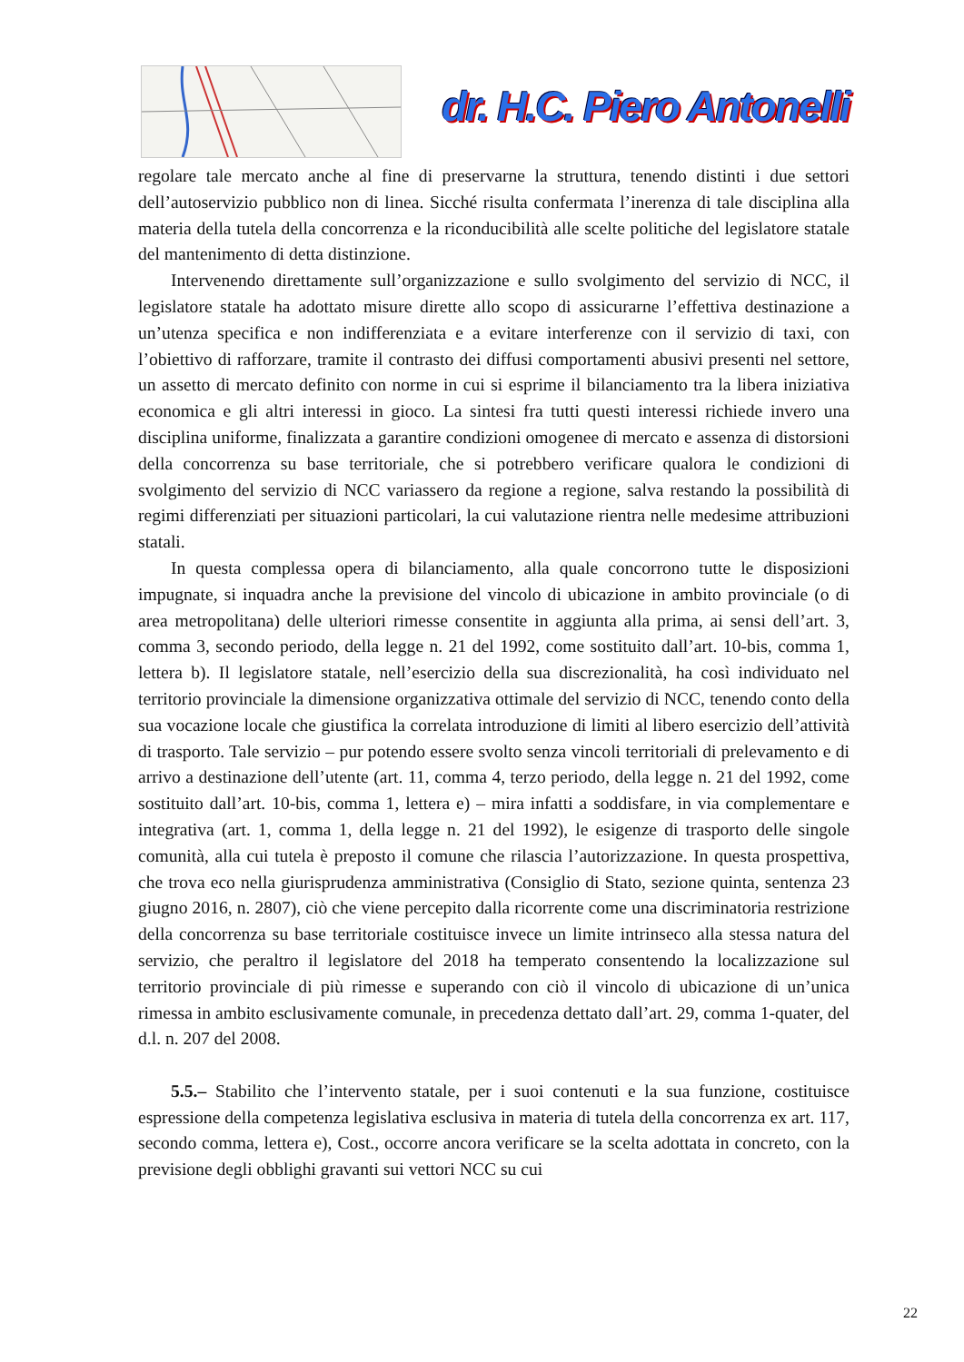dr. H.C. Piero Antonelli
regolare tale mercato anche al fine di preservarne la struttura, tenendo distinti i due settori dell’autoservizio pubblico non di linea. Sicché risulta confermata l’inerenza di tale disciplina alla materia della tutela della concorrenza e la riconducibilità alle scelte politiche del legislatore statale del mantenimento di detta distinzione.
Intervenendo direttamente sull’organizzazione e sullo svolgimento del servizio di NCC, il legislatore statale ha adottato misure dirette allo scopo di assicurarne l’effettiva destinazione a un’utenza specifica e non indifferenziata e a evitare interferenze con il servizio di taxi, con l’obiettivo di rafforzare, tramite il contrasto dei diffusi comportamenti abusivi presenti nel settore, un assetto di mercato definito con norme in cui si esprime il bilanciamento tra la libera iniziativa economica e gli altri interessi in gioco. La sintesi fra tutti questi interessi richiede invero una disciplina uniforme, finalizzata a garantire condizioni omogenee di mercato e assenza di distorsioni della concorrenza su base territoriale, che si potrebbero verificare qualora le condizioni di svolgimento del servizio di NCC variassero da regione a regione, salva restando la possibilità di regimi differenziati per situazioni particolari, la cui valutazione rientra nelle medesime attribuzioni statali.
In questa complessa opera di bilanciamento, alla quale concorrono tutte le disposizioni impugnate, si inquadra anche la previsione del vincolo di ubicazione in ambito provinciale (o di area metropolitana) delle ulteriori rimesse consentite in aggiunta alla prima, ai sensi dell’art. 3, comma 3, secondo periodo, della legge n. 21 del 1992, come sostituito dall’art. 10-bis, comma 1, lettera b). Il legislatore statale, nell’esercizio della sua discrezionalità, ha così individuato nel territorio provinciale la dimensione organizzativa ottimale del servizio di NCC, tenendo conto della sua vocazione locale che giustifica la correlata introduzione di limiti al libero esercizio dell’attività di trasporto. Tale servizio – pur potendo essere svolto senza vincoli territoriali di prelevamento e di arrivo a destinazione dell’utente (art. 11, comma 4, terzo periodo, della legge n. 21 del 1992, come sostituito dall’art. 10-bis, comma 1, lettera e) – mira infatti a soddisfare, in via complementare e integrativa (art. 1, comma 1, della legge n. 21 del 1992), le esigenze di trasporto delle singole comunità, alla cui tutela è preposto il comune che rilascia l’autorizzazione. In questa prospettiva, che trova eco nella giurisprudenza amministrativa (Consiglio di Stato, sezione quinta, sentenza 23 giugno 2016, n. 2807), ciò che viene percepito dalla ricorrente come una discriminatoria restrizione della concorrenza su base territoriale costituisce invece un limite intrinseco alla stessa natura del servizio, che peraltro il legislatore del 2018 ha temperato consentendo la localizzazione sul territorio provinciale di più rimesse e superando con ciò il vincolo di ubicazione di un’unica rimessa in ambito esclusivamente comunale, in precedenza dettato dall’art. 29, comma 1-quater, del d.l. n. 207 del 2008.
5.5.– Stabilito che l’intervento statale, per i suoi contenuti e la sua funzione, costituisce espressione della competenza legislativa esclusiva in materia di tutela della concorrenza ex art. 117, secondo comma, lettera e), Cost., occorre ancora verificare se la scelta adottata in concreto, con la previsione degli obblighi gravanti sui vettori NCC su cui
22